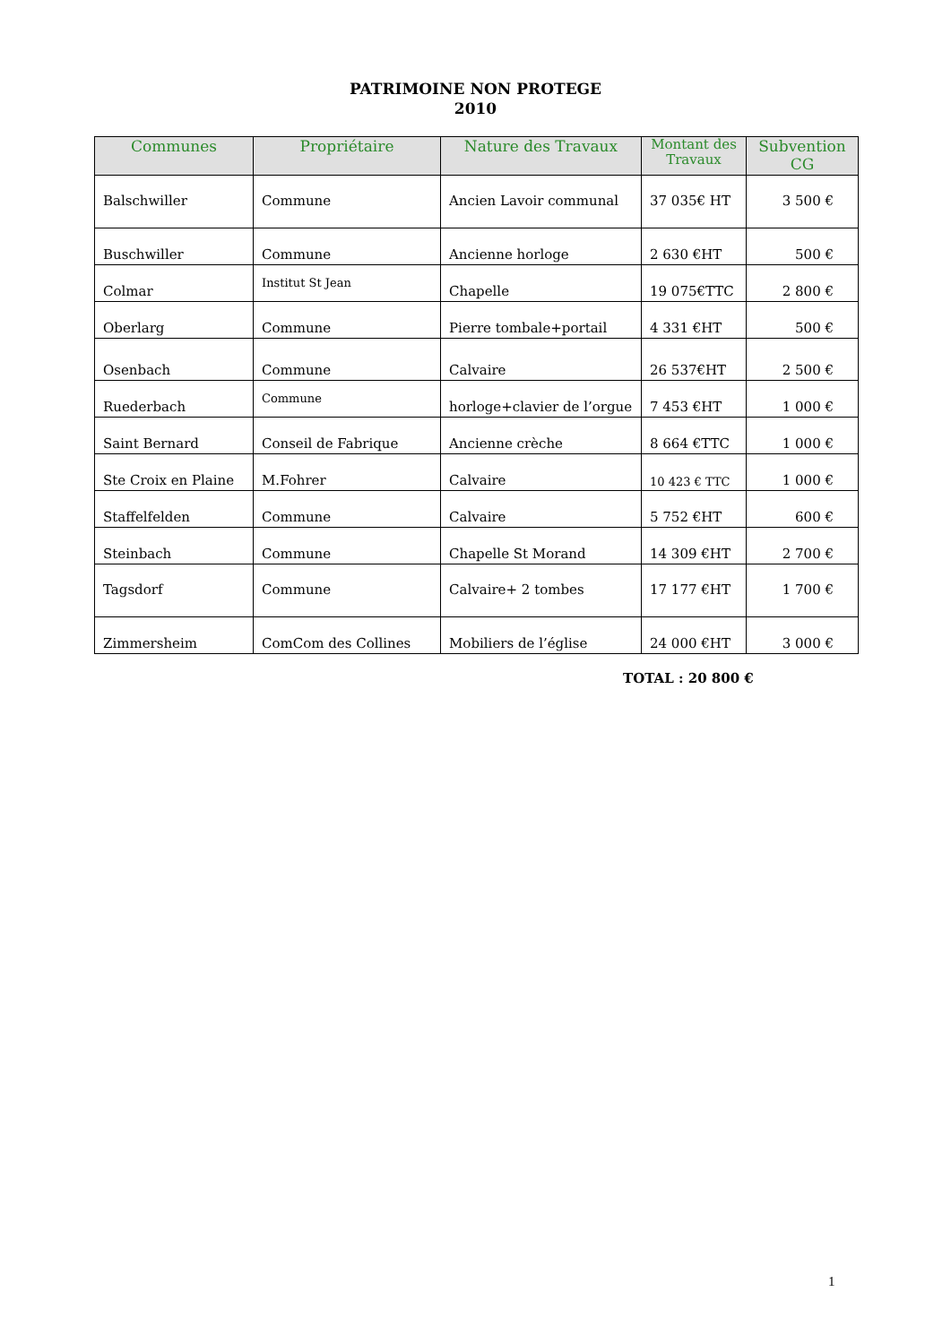PATRIMOINE NON PROTEGE
2010
| Communes | Propriétaire | Nature des Travaux | Montant des Travaux | Subvention CG |
| --- | --- | --- | --- | --- |
| Balschwiller | Commune | Ancien Lavoir communal | 37 035€ HT | 3 500 € |
| Buschwiller | Commune | Ancienne horloge | 2 630 €HT | 500 € |
| Colmar | Institut St Jean | Chapelle | 19 075€TTC | 2 800 € |
| Oberlarg | Commune | Pierre tombale+portail | 4 331 €HT | 500 € |
| Osenbach | Commune | Calvaire | 26 537€HT | 2 500 € |
| Ruederbach | Commune | horloge+clavier de l’orgue | 7 453 €HT | 1 000 € |
| Saint Bernard | Conseil de Fabrique | Ancienne crèche | 8 664 €TTC | 1 000 € |
| Ste Croix en Plaine | M.Fohrer | Calvaire | 10 423 € TTC | 1 000 € |
| Staffelfelden | Commune | Calvaire | 5 752 €HT | 600 € |
| Steinbach | Commune | Chapelle St Morand | 14 309 €HT | 2 700 € |
| Tagsdorf | Commune | Calvaire+ 2 tombes | 17 177 €HT | 1 700 € |
| Zimmersheim | ComCom des Collines | Mobiliers de l’église | 24 000 €HT | 3 000 € |
TOTAL : 20 800 €
1